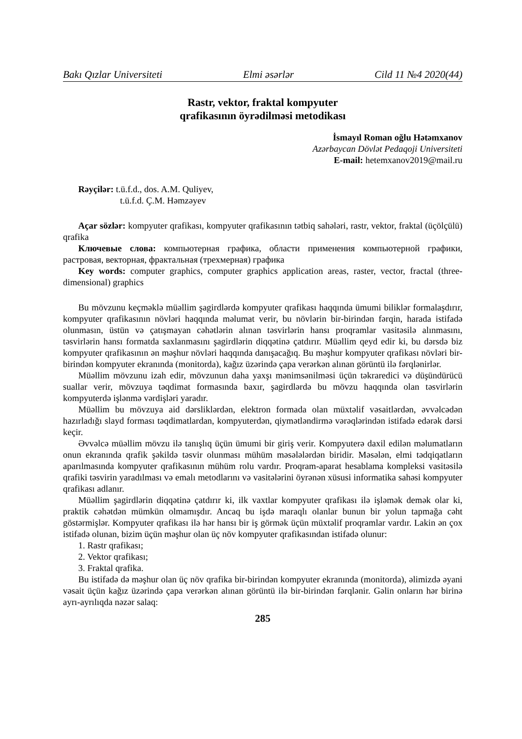Bakı Qızlar Universiteti Elmi əsərlər Cild 11 №4 2020(44)
Rastr, vektor, fraktal kompyuter
qrafikasının öyrədilməsi metodikası
İsmayıl Roman oğlu Hətəmxanov
Azərbaycan Dövlət Pedaqoji Universiteti
E-mail: hetemxanov2019@mail.ru
Rəyçilər: t.ü.f.d., dos. A.M. Quliyev,
t.ü.f.d. Ç.M. Həmzəyev
Açar sözlər: kompyuter qrafikası, kompyuter qrafikasının tətbiq sahələri, rastr, vektor, fraktal (üçölçülü) qrafika
Ключевые слова: компьютерная графика, области применения компьютерной графики, растровая, векторная, фрактальная (трехмерная) графика
Key words: computer graphics, computer graphics application areas, raster, vector, fractal (three-dimensional) graphics
Bu mövzunu keçməklə müəllim şagirdlərdə kompyuter qrafikası haqqında ümumi biliklər formalaşdırır, kompyuter qrafikasının növləri haqqında məlumat verir, bu növlərin bir-birindən fərqin, harada istifadə olunmasın, üstün və çatışmayan cəhətlərin alınan təsvirlərin hansı proqramlar vasitəsilə alınmasını, təsvirlərin hansı formatda saxlanmasını şagirdlərin diqqətinə çatdırır. Müəllim qeyd edir ki, bu dərsdə biz kompyuter qrafikasının ən məşhur növləri haqqında danışacağıq. Bu məşhur kompyuter qrafikası növləri bir-birindən kompyuter ekranında (monitorda), kağız üzərində çapa verərkən alınan görüntü ilə fərqlənirlər.
Müəllim mövzunu izah edir, mövzunun daha yaxşı mənimsənilməsi üçün təkraredici və düşündürücü suallar verir, mövzuya təqdimat formasında baxır, şagirdlərdə bu mövzu haqqında olan təsvirlərin kompyuterdə işlənmə vərdişləri yaradır.
Müəllim bu mövzuya aid dərsliklərdən, elektron formada olan müxtəlif vəsaitlərdən, əvvəlcədən hazırladığı slayd forması təqdimatlardan, kompyuterdən, qiymətləndirmə vərəqlərindən istifadə edərək dərsi keçir.
Əvvəlcə müəllim mövzu ilə tanışlıq üçün ümumi bir giriş verir. Kompyuterə daxil edilən məlumatların onun ekranında qrafik şəkildə təsvir olunması mühüm məsələlərdən biridir. Məsələn, elmi tədqiqatların aparılmasında kompyuter qrafikasının mühüm rolu vardır. Proqram-aparat hesablama kompleksi vasitəsilə qrafiki təsvirin yaradılması və emalı metodlarını və vasitələrini öyrənən xüsusi informatika sahəsi kompyuter qrafikası adlanır.
Müəllim şagirdlərin diqqətinə çatdırır ki, ilk vaxtlar kompyuter qrafikası ilə işləmək demək olar ki, praktik cəhətdən mümkün olmamışdır. Ancaq bu işdə maraqlı olanlar bunun bir yolun tapmağa cəht göstərmişlər. Kompyuter qrafikası ilə hər hansı bir iş görmək üçün müxtəlif proqramlar vardır. Lakin ən çox istifadə olunan, bizim üçün məşhur olan üç növ kompyuter qrafikasından istifadə olunur:
1. Rastr qrafikası;
2. Vektor qrafikası;
3. Fraktal qrafika.
Bu istifadə də məşhur olan üç növ qrafika bir-birindən kompyuter ekranında (monitorda), əlimizdə əyani vəsait üçün kağız üzərində çapa verərkən alınan görüntü ilə bir-birindən fərqlənir. Gəlin onların hər birinə ayrı-ayrılıqda nəzər salaq:
285